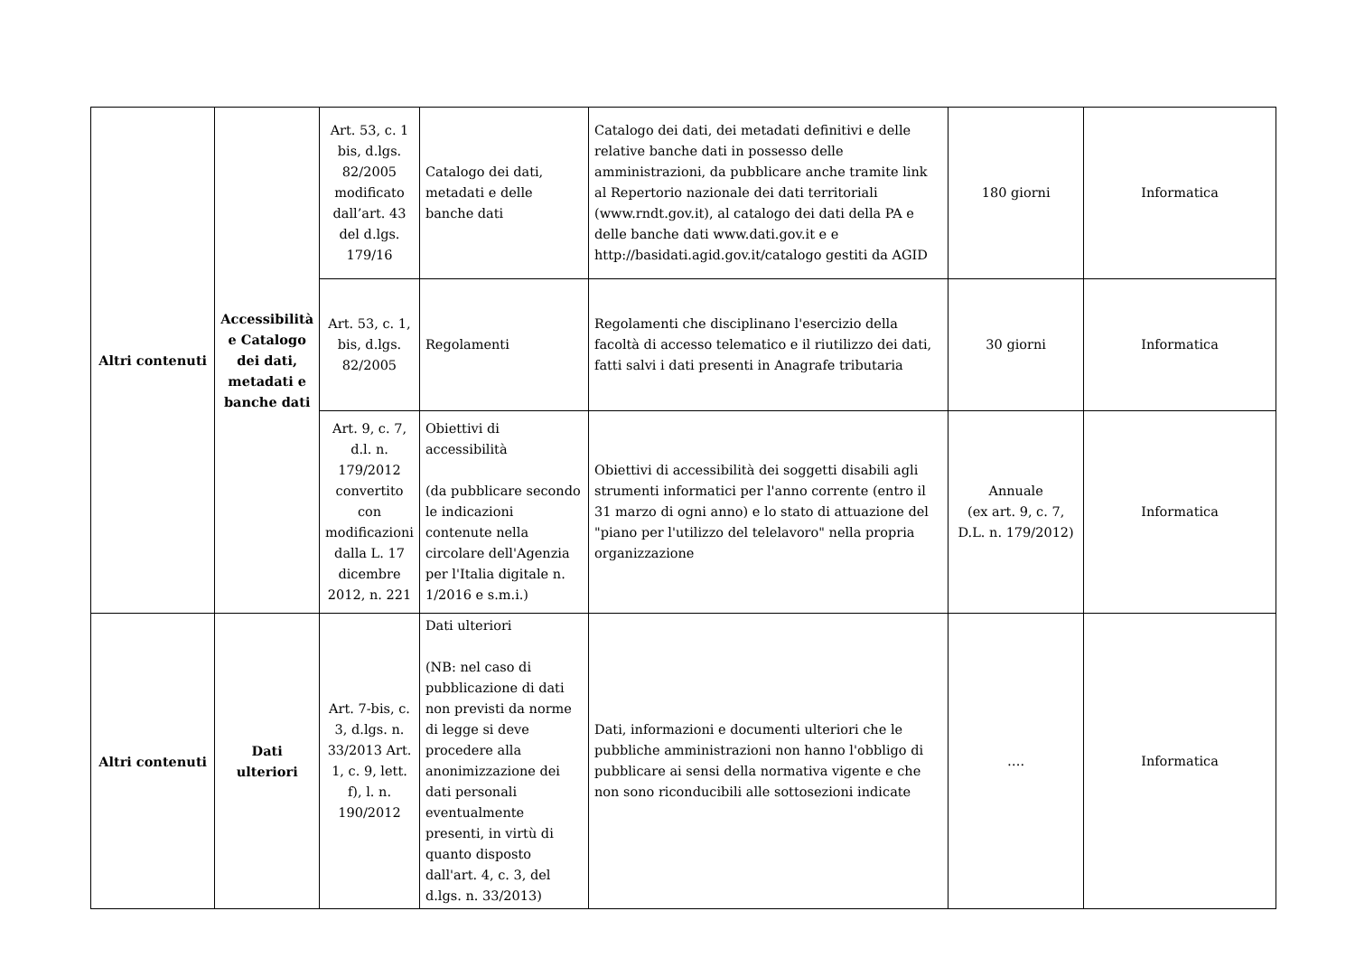| Altri contenuti | Accessibilità e Catalogo dei dati, metadati e banche dati | Art. 53, c. 1 bis, d.lgs. 82/2005 modificato dall’art. 43 del d.lgs. 179/16 | Catalogo dei dati, metadati e delle banche dati | Catalogo dei dati, dei metadati definitivi e delle relative banche dati in possesso delle amministrazioni, da pubblicare anche tramite link al Repertorio nazionale dei dati territoriali (www.rndt.gov.it), al catalogo dei dati della PA e delle banche dati www.dati.gov.it e e http://basidati.agid.gov.it/catalogo gestiti da AGID | 180 giorni | Informatica |
| | | Art. 53, c. 1, bis, d.lgs. 82/2005 | Regolamenti | Regolamenti che disciplinano l'esercizio della facoltà di accesso telematico e il riutilizzo dei dati, fatti salvi i dati presenti in Anagrafe tributaria | 30 giorni | Informatica |
| | | Art. 9, c. 7, d.l. n. 179/2012 convertito con modificazioni dalla L. 17 dicembre 2012, n. 221 | Obiettivi di accessibilità (da pubblicare secondo le indicazioni contenute nella circolare dell'Agenzia per l'Italia digitale n. 1/2016 e s.m.i.) | Obiettivi di accessibilità dei soggetti disabili agli strumenti informatici per l'anno corrente (entro il 31 marzo di ogni anno) e lo stato di attuazione del "piano per l'utilizzo del telelavoro" nella propria organizzazione | Annuale (ex art. 9, c. 7, D.L. n. 179/2012) | Informatica |
| Altri contenuti | Dati ulteriori | Art. 7-bis, c. 3, d.lgs. n. 33/2013 Art. 1, c. 9, lett. f), l. n. 190/2012 | Dati ulteriori (NB: nel caso di pubblicazione di dati non previsti da norme di legge si deve procedere alla anonimizzazione dei dati personali eventualmente presenti, in virtù di quanto disposto dall'art. 4, c. 3, del d.lgs. n. 33/2013) | Dati, informazioni e documenti ulteriori che le pubbliche amministrazioni non hanno l'obbligo di pubblicare ai sensi della normativa vigente e che non sono riconducibili alle sottosezioni indicate | …. | Informatica |